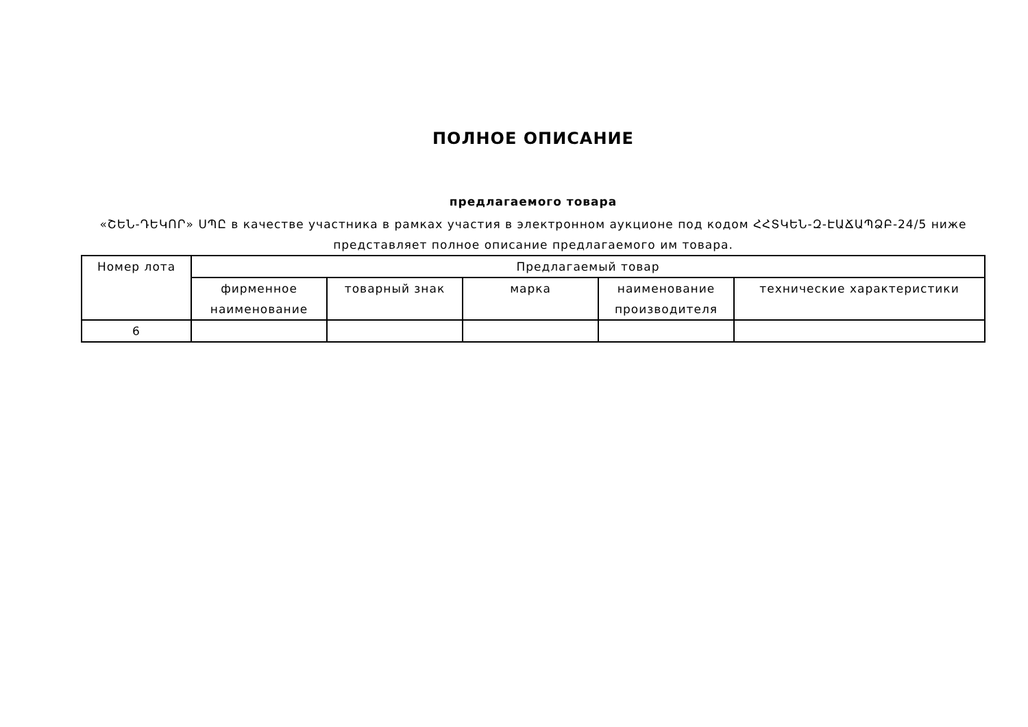ПОЛНОЕ ОПИСАНИЕ
предлагаемого товара
«ՇԵՆ-ԴԵԿՈՐ» ՍՊԸ в качестве участника в рамках участия в электронном аукционе под кодом ՀՀՏԿԵՆ-Զ-ԷԱՃԱՊՁԲ-24/5 ниже представляет полное описание предлагаемого им товара.
| Номер лота | Предлагаемый товар | | | | |
| --- | --- | --- | --- | --- | --- |
| | фирменное наименование | товарный знак | марка | наименование производителя | технические характеристики |
| 6 | | | | | |